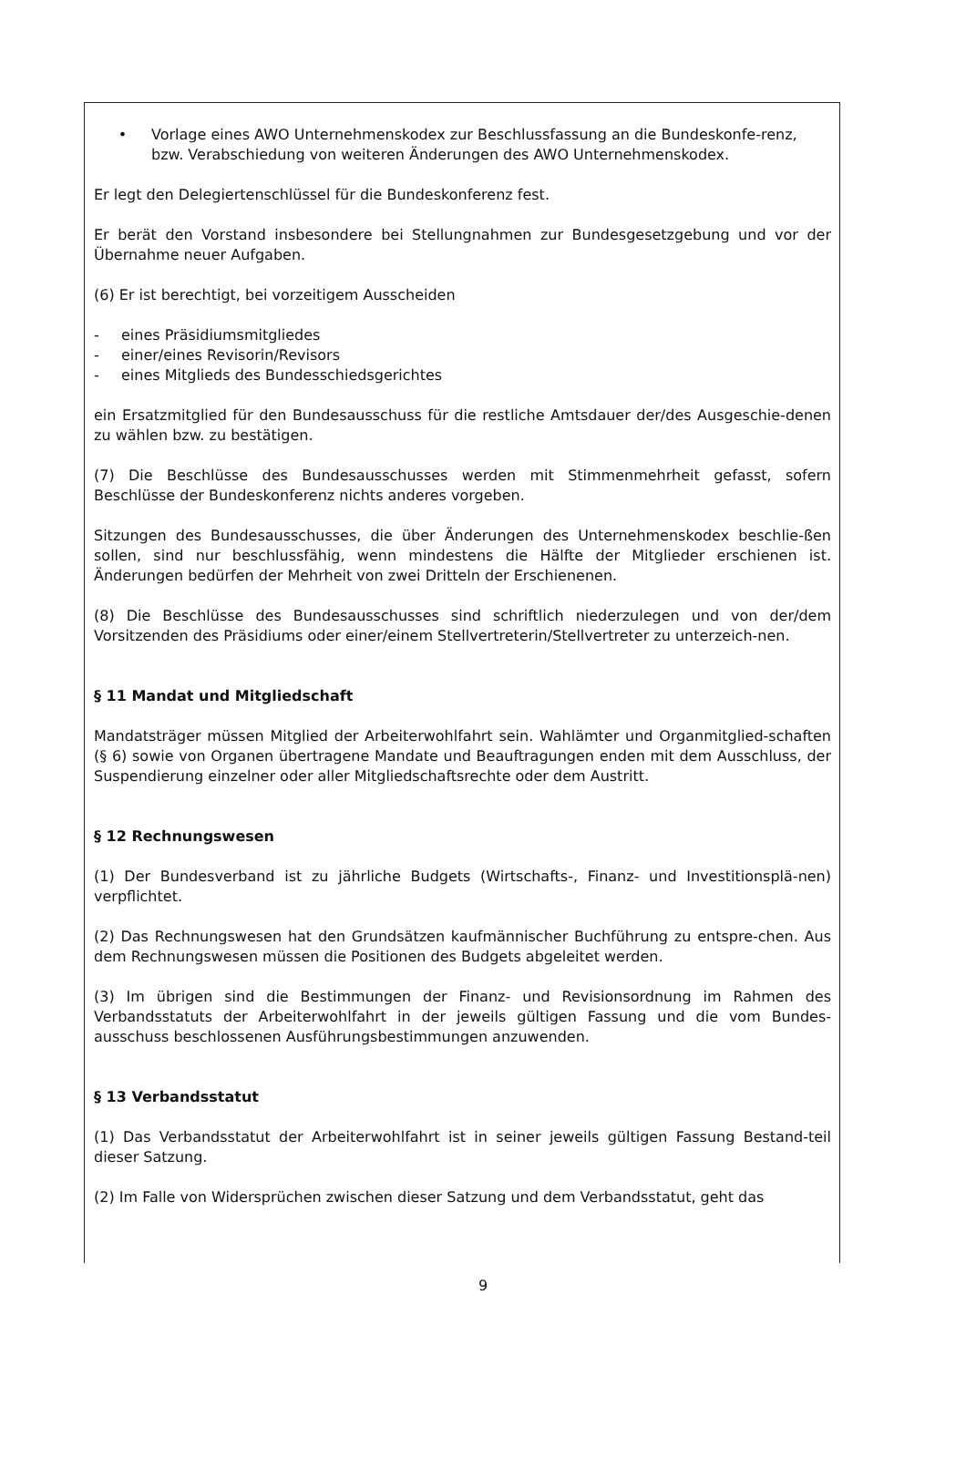• Vorlage eines AWO Unternehmenskodex zur Beschlussfassung an die Bundeskonfe-renz, bzw. Verabschiedung von weiteren Änderungen des AWO Unternehmenskodex.
Er legt den Delegiertenschlüssel für die Bundeskonferenz fest.
Er berät den Vorstand insbesondere bei Stellungnahmen zur Bundesgesetzgebung und vor der Übernahme neuer Aufgaben.
(6) Er ist berechtigt, bei vorzeitigem Ausscheiden
- eines Präsidiumsmitgliedes
- einer/eines Revisorin/Revisors
- eines Mitglieds des Bundesschiedsgerichtes
ein Ersatzmitglied für den Bundesausschuss für die restliche Amtsdauer der/des Ausgeschie-denen zu wählen bzw. zu bestätigen.
(7) Die Beschlüsse des Bundesausschusses werden mit Stimmenmehrheit gefasst, sofern Beschlüsse der Bundeskonferenz nichts anderes vorgeben.
Sitzungen des Bundesausschusses, die über Änderungen des Unternehmenskodex beschlie-ßen sollen, sind nur beschlussfähig, wenn mindestens die Hälfte der Mitglieder erschienen ist. Änderungen bedürfen der Mehrheit von zwei Dritteln der Erschienenen.
(8) Die Beschlüsse des Bundesausschusses sind schriftlich niederzulegen und von der/dem Vorsitzenden des Präsidiums oder einer/einem Stellvertreterin/Stellvertreter zu unterzeich-nen.
§ 11 Mandat und Mitgliedschaft
Mandatsträger müssen Mitglied der Arbeiterwohlfahrt sein. Wahlämter und Organmitglied-schaften (§ 6) sowie von Organen übertragene Mandate und Beauftragungen enden mit dem Ausschluss, der Suspendierung einzelner oder aller Mitgliedschaftsrechte oder dem Austritt.
§ 12 Rechnungswesen
(1) Der Bundesverband ist zu jährliche Budgets (Wirtschafts-, Finanz- und Investitionsplä-nen) verpflichtet.
(2) Das Rechnungswesen hat den Grundsätzen kaufmännischer Buchführung zu entspre-chen. Aus dem Rechnungswesen müssen die Positionen des Budgets abgeleitet werden.
(3) Im übrigen sind die Bestimmungen der Finanz- und Revisionsordnung im Rahmen des Verbandsstatuts der Arbeiterwohlfahrt in der jeweils gültigen Fassung und die vom Bundes-ausschuss beschlossenen Ausführungsbestimmungen anzuwenden.
§ 13 Verbandsstatut
(1) Das Verbandsstatut der Arbeiterwohlfahrt ist in seiner jeweils gültigen Fassung Bestand-teil dieser Satzung.
(2) Im Falle von Widersprüchen zwischen dieser Satzung und dem Verbandsstatut, geht das
9